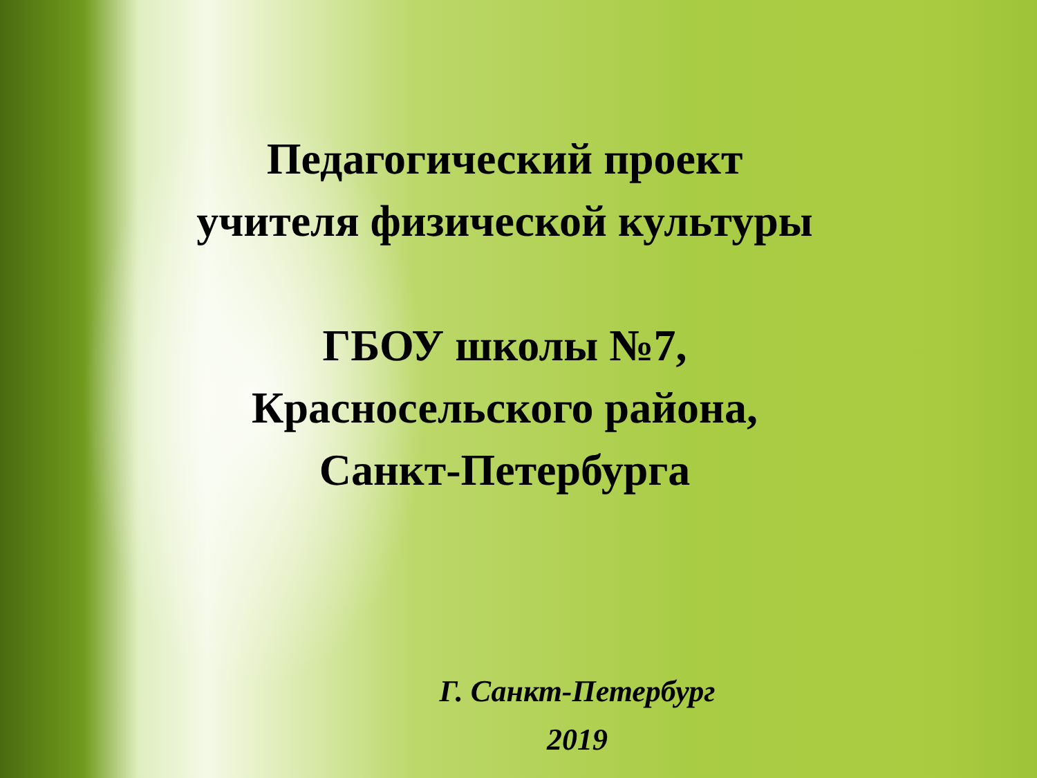Педагогический проект
учителя физической культуры
ГБОУ школы №7,
Красносельского района,
Санкт-Петербурга
Г. Санкт-Петербург
2019